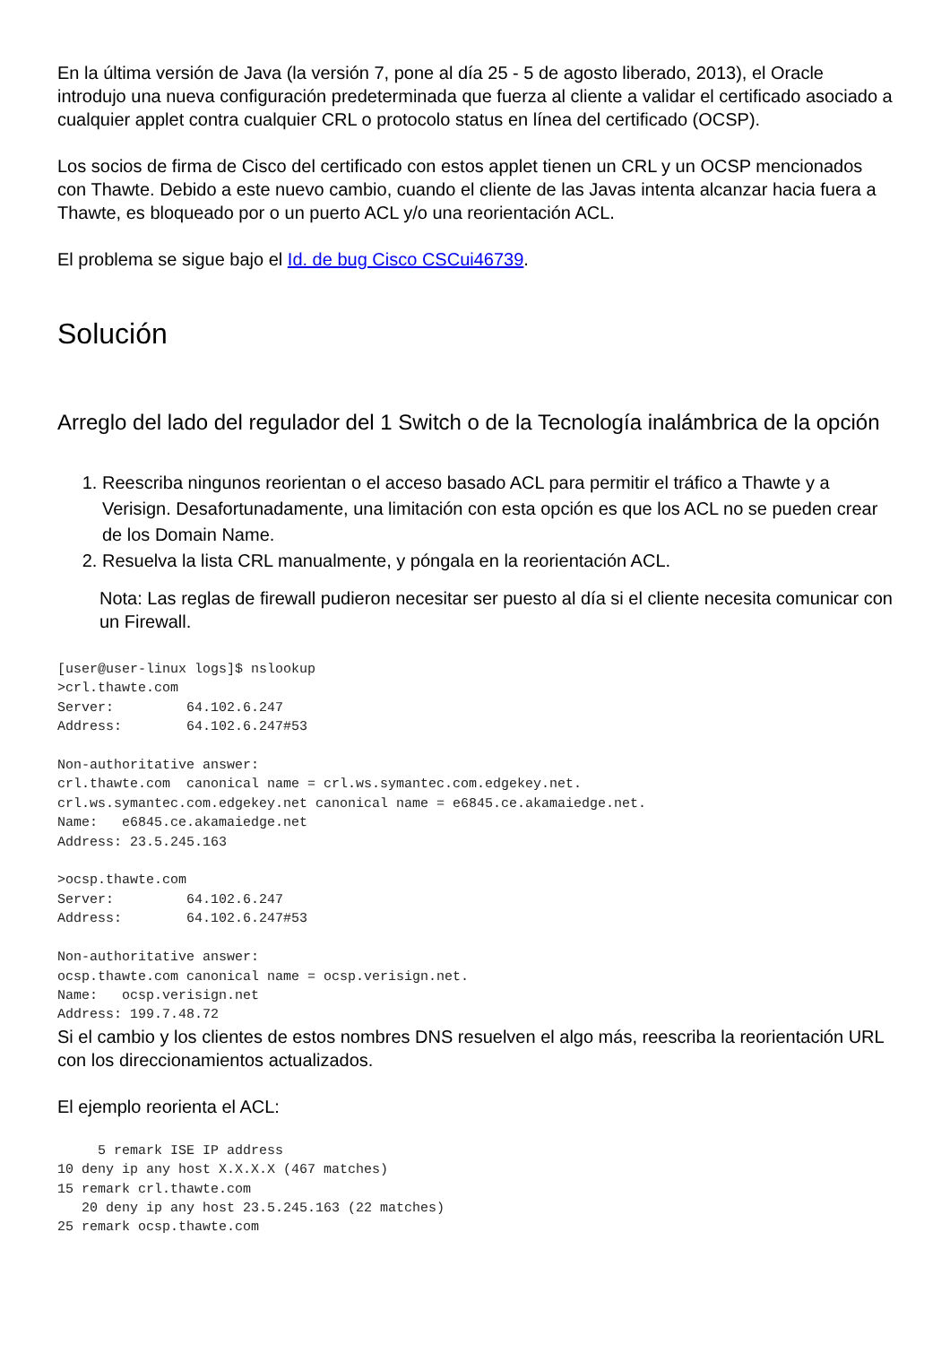En la última versión de Java (la versión 7, pone al día 25 - 5 de agosto liberado, 2013), el Oracle introdujo una nueva configuración predeterminada que fuerza al cliente a validar el certificado asociado a cualquier applet contra cualquier CRL o protocolo status en línea del certificado (OCSP).
Los socios de firma de Cisco del certificado con estos applet tienen un CRL y un OCSP mencionados con Thawte. Debido a este nuevo cambio, cuando el cliente de las Javas intenta alcanzar hacia fuera a Thawte, es bloqueado por o un puerto ACL y/o una reorientación ACL.
El problema se sigue bajo el Id. de bug Cisco CSCui46739.
Solución
Arreglo del lado del regulador del 1 Switch o de la Tecnología inalámbrica de la opción
1. Reescriba ningunos reorientan o el acceso basado ACL para permitir el tráfico a Thawte y a Verisign. Desafortunadamente, una limitación con esta opción es que los ACL no se pueden crear de los Domain Name.
2. Resuelva la lista CRL manualmente, y póngala en la reorientación ACL.
Nota: Las reglas de firewall pudieron necesitar ser puesto al día si el cliente necesita comunicar con un Firewall.
[user@user-linux logs]$ nslookup
>crl.thawte.com
Server:         64.102.6.247
Address:        64.102.6.247#53

Non-authoritative answer:
crl.thawte.com  canonical name = crl.ws.symantec.com.edgekey.net.
crl.ws.symantec.com.edgekey.net canonical name = e6845.ce.akamaiedge.net.
Name:   e6845.ce.akamaiedge.net
Address: 23.5.245.163

>ocsp.thawte.com
Server:         64.102.6.247
Address:        64.102.6.247#53

Non-authoritative answer:
ocsp.thawte.com canonical name = ocsp.verisign.net.
Name:   ocsp.verisign.net
Address: 199.7.48.72
Si el cambio y los clientes de estos nombres DNS resuelven el algo más, reescriba la reorientación URL con los direccionamientos actualizados.
El ejemplo reorienta el ACL:
     5 remark ISE IP address
10 deny ip any host X.X.X.X (467 matches)
15 remark crl.thawte.com
   20 deny ip any host 23.5.245.163 (22 matches)
25 remark ocsp.thawte.com